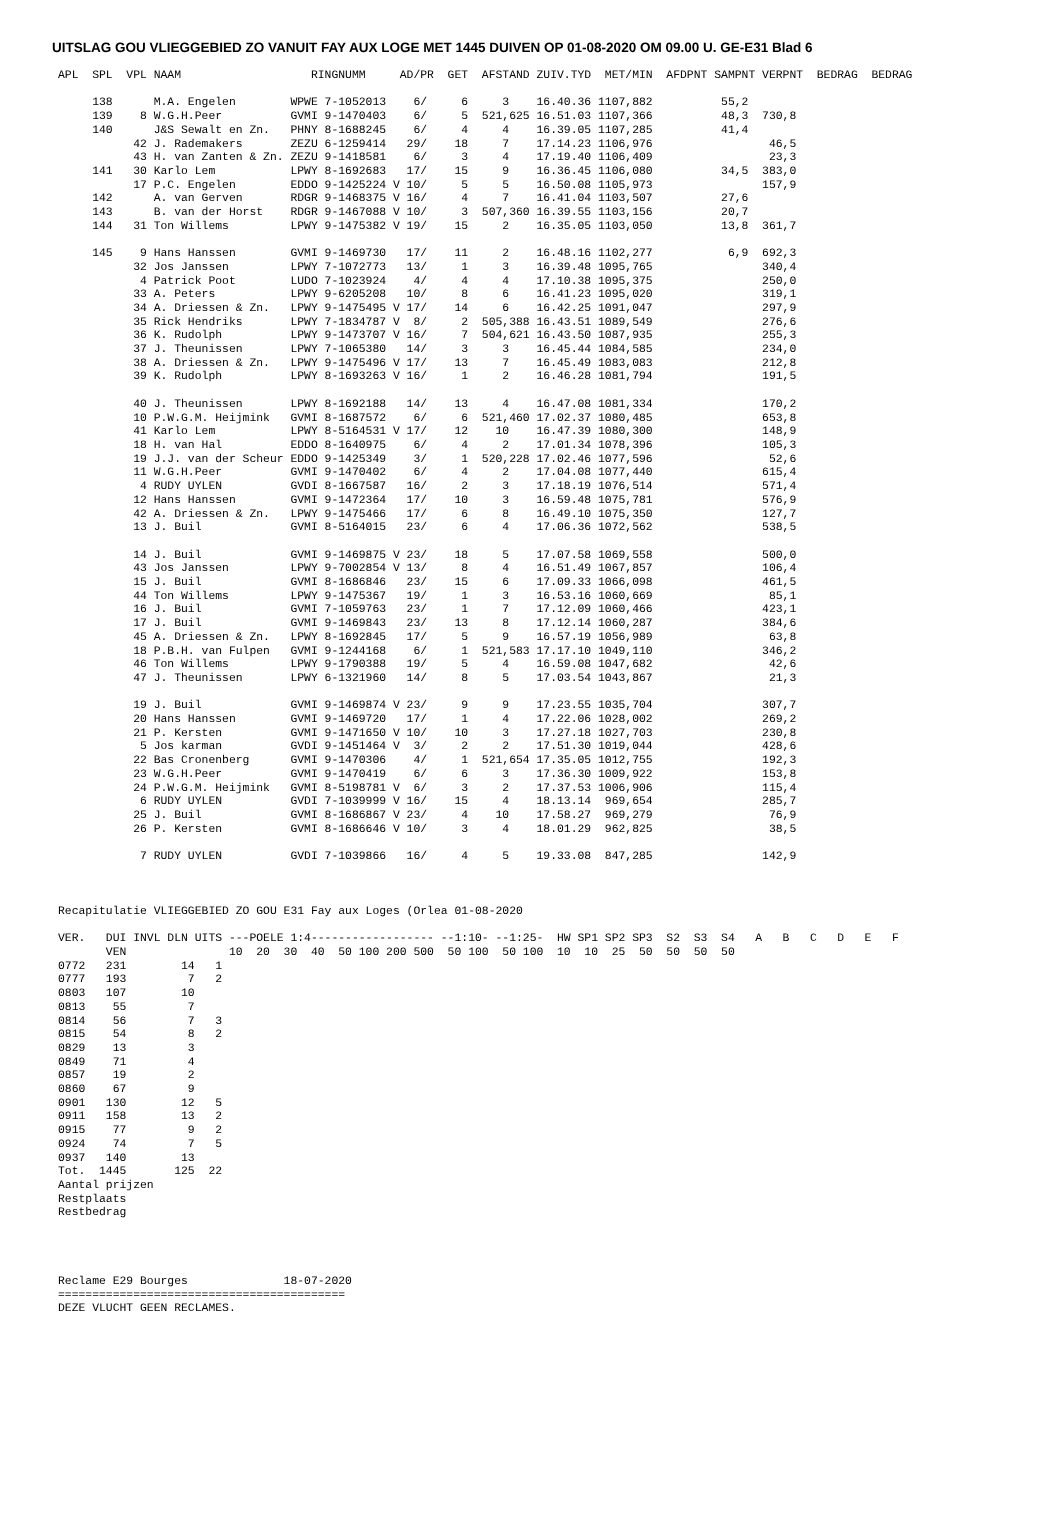UITSLAG GOU VLIEGGEBIED ZO VANUIT FAY AUX LOGE MET 1445 DUIVEN OP 01-08-2020 OM 09.00 U. GE-E31 Blad 6
APL  SPL  VPL NAAM                   RINGNUMM     AD/PR  GET  AFSTAND ZUIV.TYD  MET/MIN  AFDPNT SAMPNT VERPNT  BEDRAG  BEDRAG

     138      M.A. Engelen        WPWE 7-1052013    6/     6     3    16.40.36 1107,882          55,2
     139    8 W.G.H.Peer          GVMI 9-1470403    6/     5  521,625 16.51.03 1107,366          48,3  730,8
     140      J&S Sewalt en Zn.   PHNY 8-1688245    6/     4     4    16.39.05 1107,285          41,4
           42 J. Rademakers       ZEZU 6-1259414   29/    18     7    17.14.23 1106,976                 46,5
           43 H. van Zanten & Zn. ZEZU 9-1418581    6/     3     4    17.19.40 1106,409                 23,3
     141   30 Karlo Lem           LPWY 8-1692683   17/    15     9    16.36.45 1106,080          34,5  383,0
           17 P.C. Engelen        EDDO 9-1425224 V 10/     5     5    16.50.08 1105,973                157,9
     142      A. van Gerven       RDGR 9-1468375 V 16/     4     7    16.41.04 1103,507          27,6
     143      B. van der Horst    RDGR 9-1467088 V 10/     3  507,360 16.39.55 1103,156          20,7
     144   31 Ton Willems         LPWY 9-1475382 V 19/    15     2    16.35.05 1103,050          13,8  361,7

     145    9 Hans Hanssen        GVMI 9-1469730   17/    11     2    16.48.16 1102,277           6,9  692,3
           32 Jos Janssen         LPWY 7-1072773   13/     1     3    16.39.48 1095,765                340,4
            4 Patrick Poot        LUDO 7-1023924    4/     4     4    17.10.38 1095,375                250,0
           33 A. Peters           LPWY 9-6205208   10/     8     6    16.41.23 1095,020                319,1
           34 A. Driessen & Zn.   LPWY 9-1475495 V 17/    14     6    16.42.25 1091,047                297,9
           35 Rick Hendriks       LPWY 7-1834787 V  8/     2  505,388 16.43.51 1089,549                276,6
           36 K. Rudolph          LPWY 9-1473707 V 16/     7  504,621 16.43.50 1087,935                255,3
           37 J. Theunissen       LPWY 7-1065380   14/     3     3    16.45.44 1084,585                234,0
           38 A. Driessen & Zn.   LPWY 9-1475496 V 17/    13     7    16.45.49 1083,083                212,8
           39 K. Rudolph          LPWY 8-1693263 V 16/     1     2    16.46.28 1081,794                191,5

           40 J. Theunissen       LPWY 8-1692188   14/    13     4    16.47.08 1081,334                170,2
           10 P.W.G.M. Heijmink   GVMI 8-1687572    6/     6  521,460 17.02.37 1080,485                653,8
           41 Karlo Lem           LPWY 8-5164531 V 17/    12    10    16.47.39 1080,300                148,9
           18 H. van Hal          EDDO 8-1640975    6/     4     2    17.01.34 1078,396                105,3
           19 J.J. van der Scheur EDDO 9-1425349    3/     1  520,228 17.02.46 1077,596                 52,6
           11 W.G.H.Peer          GVMI 9-1470402    6/     4     2    17.04.08 1077,440                615,4
            4 RUDY UYLEN          GVDI 8-1667587   16/     2     3    17.18.19 1076,514                571,4
           12 Hans Hanssen        GVMI 9-1472364   17/    10     3    16.59.48 1075,781                576,9
           42 A. Driessen & Zn.   LPWY 9-1475466   17/     6     8    16.49.10 1075,350                127,7
           13 J. Buil             GVMI 8-5164015   23/     6     4    17.06.36 1072,562                538,5

           14 J. Buil             GVMI 9-1469875 V 23/    18     5    17.07.58 1069,558                500,0
           43 Jos Janssen         LPWY 9-7002854 V 13/     8     4    16.51.49 1067,857                106,4
           15 J. Buil             GVMI 8-1686846   23/    15     6    17.09.33 1066,098                461,5
           44 Ton Willems         LPWY 9-1475367   19/     1     3    16.53.16 1060,669                 85,1
           16 J. Buil             GVMI 7-1059763   23/     1     7    17.12.09 1060,466                423,1
           17 J. Buil             GVMI 9-1469843   23/    13     8    17.12.14 1060,287                384,6
           45 A. Driessen & Zn.   LPWY 8-1692845   17/     5     9    16.57.19 1056,989                 63,8
           18 P.B.H. van Fulpen   GVMI 9-1244168    6/     1  521,583 17.17.10 1049,110                346,2
           46 Ton Willems         LPWY 9-1790388   19/     5     4    16.59.08 1047,682                 42,6
           47 J. Theunissen       LPWY 6-1321960   14/     8     5    17.03.54 1043,867                 21,3

           19 J. Buil             GVMI 9-1469874 V 23/     9     9    17.23.55 1035,704                307,7
           20 Hans Hanssen        GVMI 9-1469720   17/     1     4    17.22.06 1028,002                269,2
           21 P. Kersten          GVMI 9-1471650 V 10/    10     3    17.27.18 1027,703                230,8
            5 Jos karman          GVDI 9-1451464 V  3/     2     2    17.51.30 1019,044                428,6
           22 Bas Cronenberg      GVMI 9-1470306    4/     1  521,654 17.35.05 1012,755                192,3
           23 W.G.H.Peer          GVMI 9-1470419    6/     6     3    17.36.30 1009,922                153,8
           24 P.W.G.M. Heijmink   GVMI 8-5198781 V  6/     3     2    17.37.53 1006,906                115,4
            6 RUDY UYLEN          GVDI 7-1039999 V 16/    15     4    18.13.14  969,654                285,7
           25 J. Buil             GVMI 8-1686867 V 23/     4    10    17.58.27  969,279                 76,9
           26 P. Kersten          GVMI 8-1686646 V 10/     3     4    18.01.29  962,825                 38,5

            7 RUDY UYLEN          GVDI 7-1039866   16/     4     5    19.33.08  847,285                142,9



Recapitulatie VLIEGGEBIED ZO GOU E31 Fay aux Loges (Orlea 01-08-2020

VER.   DUI INVL DLN UITS ---POELE 1:4------------------ --1:10- --1:25-  HW SP1 SP2 SP3  S2  S3  S4   A   B   C   D   E   F
       VEN               10  20  30  40  50 100 200 500  50 100  50 100  10  10  25  50  50  50  50
0772   231        14   1
0777   193         7   2
0803   107        10
0813    55         7
0814    56         7   3
0815    54         8   2
0829    13         3
0849    71         4
0857    19         2
0860    67         9
0901   130        12   5
0911   158        13   2
0915    77         9   2
0924    74         7   5
0937   140        13
Tot.  1445       125  22
Aantal prijzen
Restplaats
Restbedrag




Reclame E29 Bourges              18-07-2020
==========================================
DEZE VLUCHT GEEN RECLAMES.